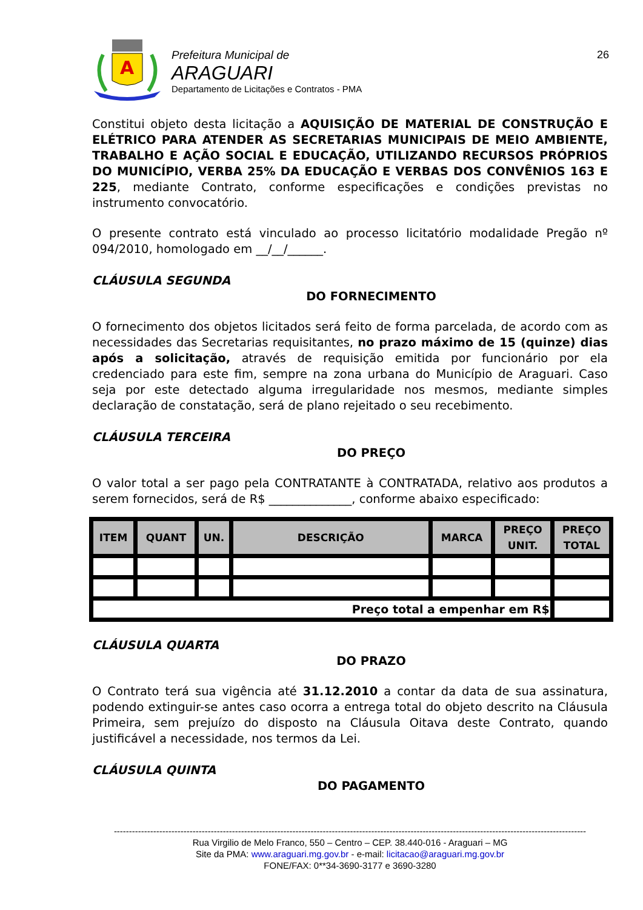A
Prefeitura Municipal de
ARAGUARI
Departamento de Licitações e Contratos - PMA
26
Constitui objeto desta licitação a AQUISIÇÃO DE MATERIAL DE CONSTRUÇÃO E ELÉTRICO PARA ATENDER AS SECRETARIAS MUNICIPAIS DE MEIO AMBIENTE, TRABALHO E AÇÃO SOCIAL E EDUCAÇÃO, UTILIZANDO RECURSOS PRÓPRIOS DO MUNICÍPIO, VERBA 25% DA EDUCAÇÃO E VERBAS DOS CONVÊNIOS 163 E 225, mediante Contrato, conforme especificações e condições previstas no instrumento convocatório.
O presente contrato está vinculado ao processo licitatório modalidade Pregão nº 094/2010, homologado em __/__/______.
CLÁUSULA SEGUNDA
DO FORNECIMENTO
O fornecimento dos objetos licitados será feito de forma parcelada, de acordo com as necessidades das Secretarias requisitantes, no prazo máximo de 15 (quinze) dias após a solicitação, através de requisição emitida por funcionário por ela credenciado para este fim, sempre na zona urbana do Município de Araguari. Caso seja por este detectado alguma irregularidade nos mesmos, mediante simples declaração de constatação, será de plano rejeitado o seu recebimento.
CLÁUSULA TERCEIRA
DO PREÇO
O valor total a ser pago pela CONTRATANTE à CONTRATADA, relativo aos produtos a serem fornecidos, será de R$ ______________, conforme abaixo especificado:
| ITEM | QUANT | UN. | DESCRIÇÃO | MARCA | PREÇO UNIT. | PREÇO TOTAL |
| --- | --- | --- | --- | --- | --- | --- |
| Preço total a empenhar em R$ | | | | | | |
CLÁUSULA QUARTA
DO PRAZO
O Contrato terá sua vigência até 31.12.2010 a contar da data de sua assinatura, podendo extinguir-se antes caso ocorra a entrega total do objeto descrito na Cláusula Primeira, sem prejuízo do disposto na Cláusula Oitava deste Contrato, quando justificável a necessidade, nos termos da Lei.
CLÁUSULA QUINTA
DO PAGAMENTO
------------------------------------------------------------------------------------------------------------------------------------------------------------
Rua Virgilio de Melo Franco, 550 – Centro – CEP. 38.440-016 - Araguari – MG
Site da PMA: www.araguari.mg.gov.br - e-mail: licitacao@araguari.mg.gov.br
FONE/FAX: 0**34-3690-3177 e 3690-3280